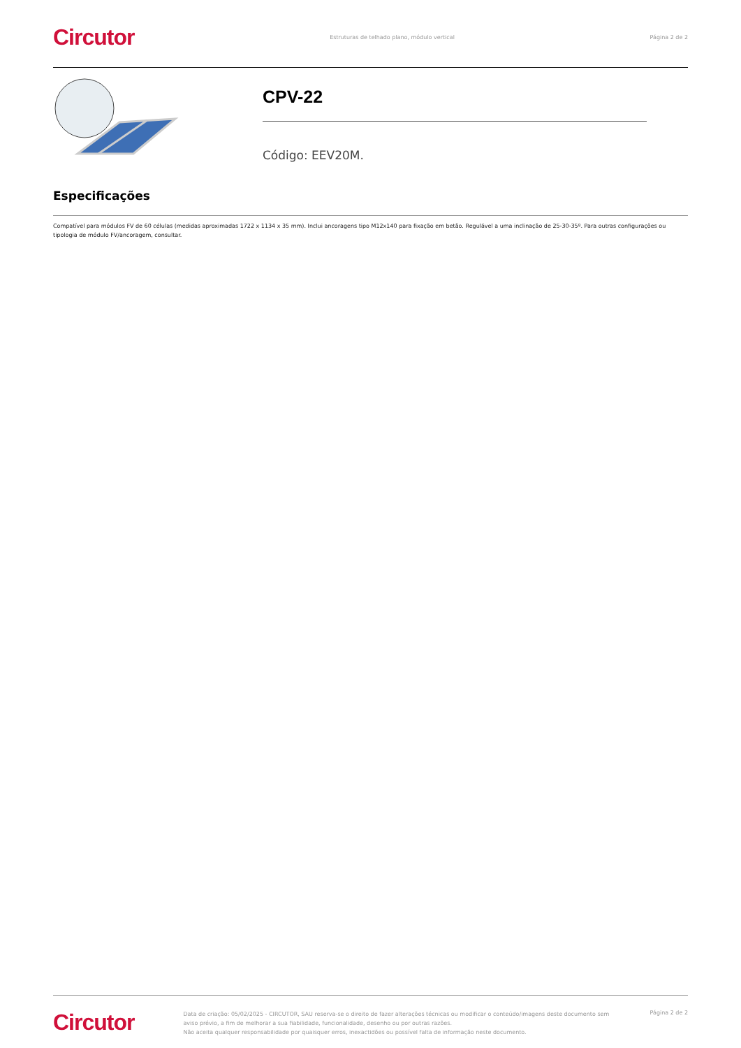Circutor
Estruturas de telhado plano, módulo vertical
Página 2 de 2
CPV-22
Código: EEV20M.
Especificações
Compatível para módulos FV de 60 células (medidas aproximadas 1722 x 1134 x 35 mm). Inclui ancoragens tipo M12x140 para fixação em betão. Regulável a uma inclinação de 25-30-35º. Para outras configurações ou tipologia de módulo FV/ancoragem, consultar.
Circutor
Data de criação: 05/02/2025 - CIRCUTOR, SAU reserva-se o direito de fazer alterações técnicas ou modificar o conteúdo/imagens deste documento sem aviso prévio, a fim de melhorar a sua fiabilidade, funcionalidade, desenho ou por outras razões.
Não aceita qualquer responsabilidade por quaisquer erros, inexactidões ou possível falta de informação neste documento.
Página 2 de 2